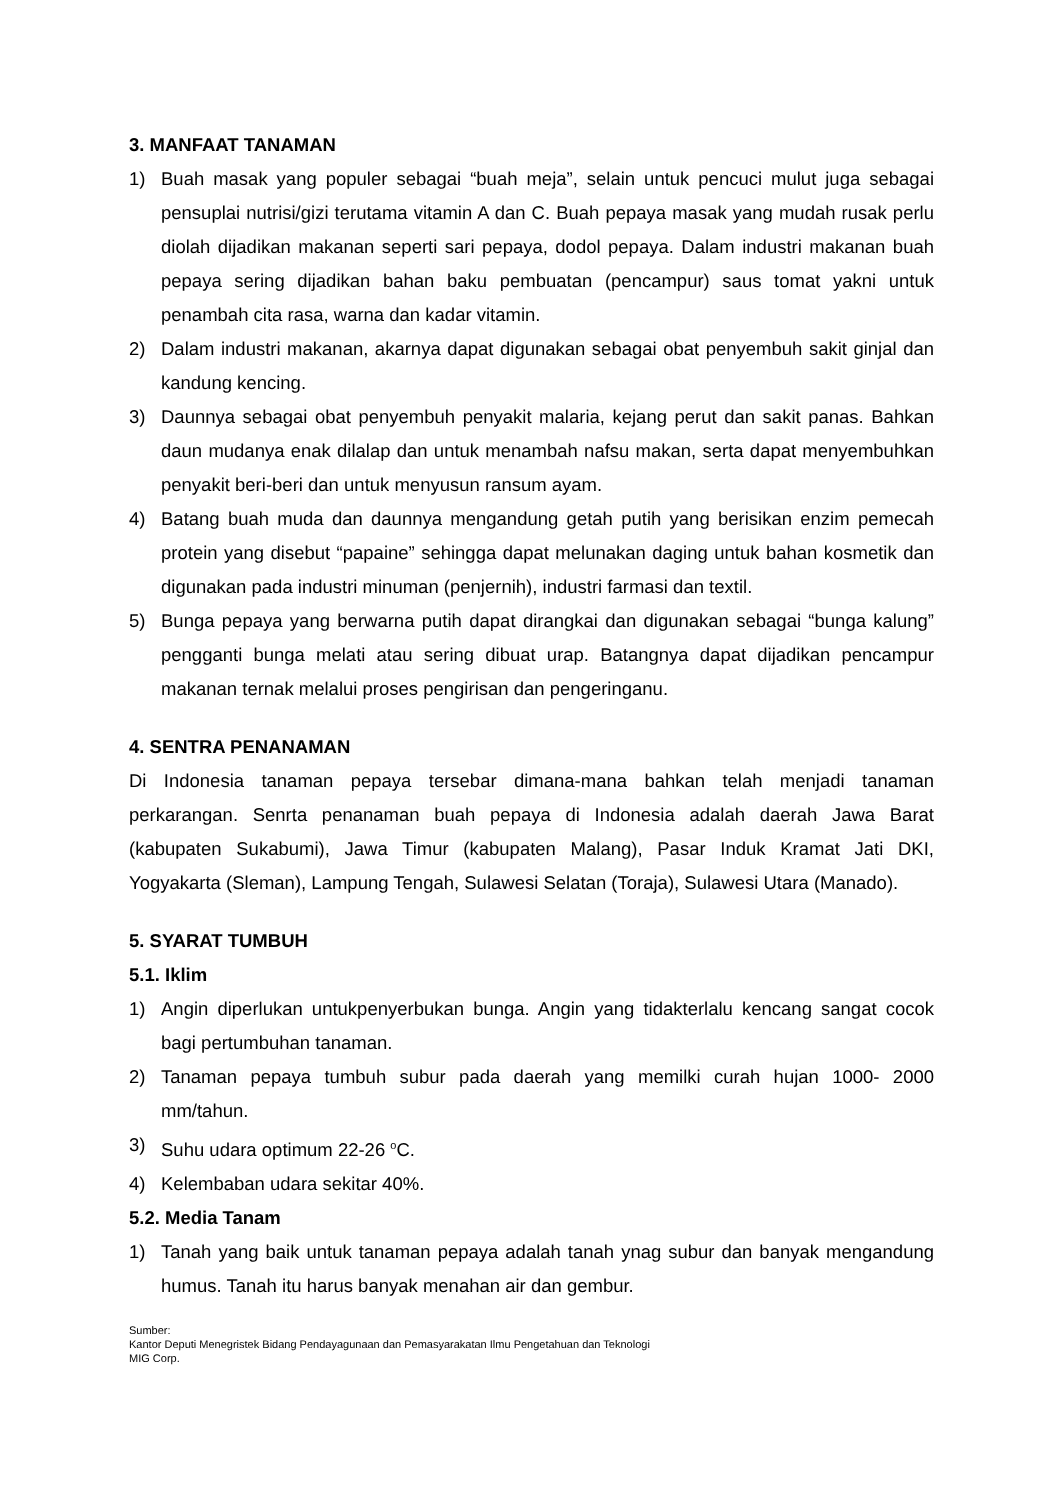3. MANFAAT TANAMAN
1) Buah masak yang populer sebagai “buah meja”, selain untuk pencuci mulut juga sebagai pensuplai nutrisi/gizi terutama vitamin A dan C. Buah pepaya masak yang mudah rusak perlu diolah dijadikan makanan seperti sari pepaya, dodol pepaya. Dalam industri makanan buah pepaya sering dijadikan bahan baku pembuatan (pencampur) saus tomat yakni untuk penambah cita rasa, warna dan kadar vitamin.
2) Dalam industri makanan, akarnya dapat digunakan sebagai obat penyembuh sakit ginjal dan kandung kencing.
3) Daunnya sebagai obat penyembuh penyakit malaria, kejang perut dan sakit panas. Bahkan daun mudanya enak dilalap dan untuk menambah nafsu makan, serta dapat menyembuhkan penyakit beri-beri dan untuk menyusun ransum ayam.
4) Batang buah muda dan daunnya mengandung getah putih yang berisikan enzim pemecah protein yang disebut “papaine” sehingga dapat melunakan daging untuk bahan kosmetik dan digunakan pada industri minuman (penjernih), industri farmasi dan textil.
5) Bunga pepaya yang berwarna putih dapat dirangkai dan digunakan sebagai “bunga kalung” pengganti bunga melati atau sering dibuat urap. Batangnya dapat dijadikan pencampur makanan ternak melalui proses pengirisan dan pengeringanu.
4. SENTRA PENANAMAN
Di Indonesia tanaman pepaya tersebar dimana-mana bahkan telah menjadi tanaman perkarangan. Senrta penanaman buah pepaya di Indonesia adalah daerah Jawa Barat (kabupaten Sukabumi), Jawa Timur (kabupaten Malang), Pasar Induk Kramat Jati DKI, Yogyakarta (Sleman), Lampung Tengah, Sulawesi Selatan (Toraja), Sulawesi Utara (Manado).
5. SYARAT TUMBUH
5.1. Iklim
1) Angin diperlukan untukpenyerbukan bunga. Angin yang tidakterlalu kencang sangat cocok bagi pertumbuhan tanaman.
2) Tanaman pepaya tumbuh subur pada daerah yang memilki curah hujan 1000- 2000 mm/tahun.
3) Suhu udara optimum 22-26 <sup>o</sup>C.
4) Kelembaban udara sekitar 40%.
5.2. Media Tanam
1) Tanah yang baik untuk tanaman pepaya adalah tanah ynag subur dan banyak mengandung humus. Tanah itu harus banyak menahan air dan gembur.
Sumber:
Kantor Deputi Menegristek Bidang Pendayagunaan dan Pemasyarakatan Ilmu Pengetahuan dan Teknologi
MIG Corp.